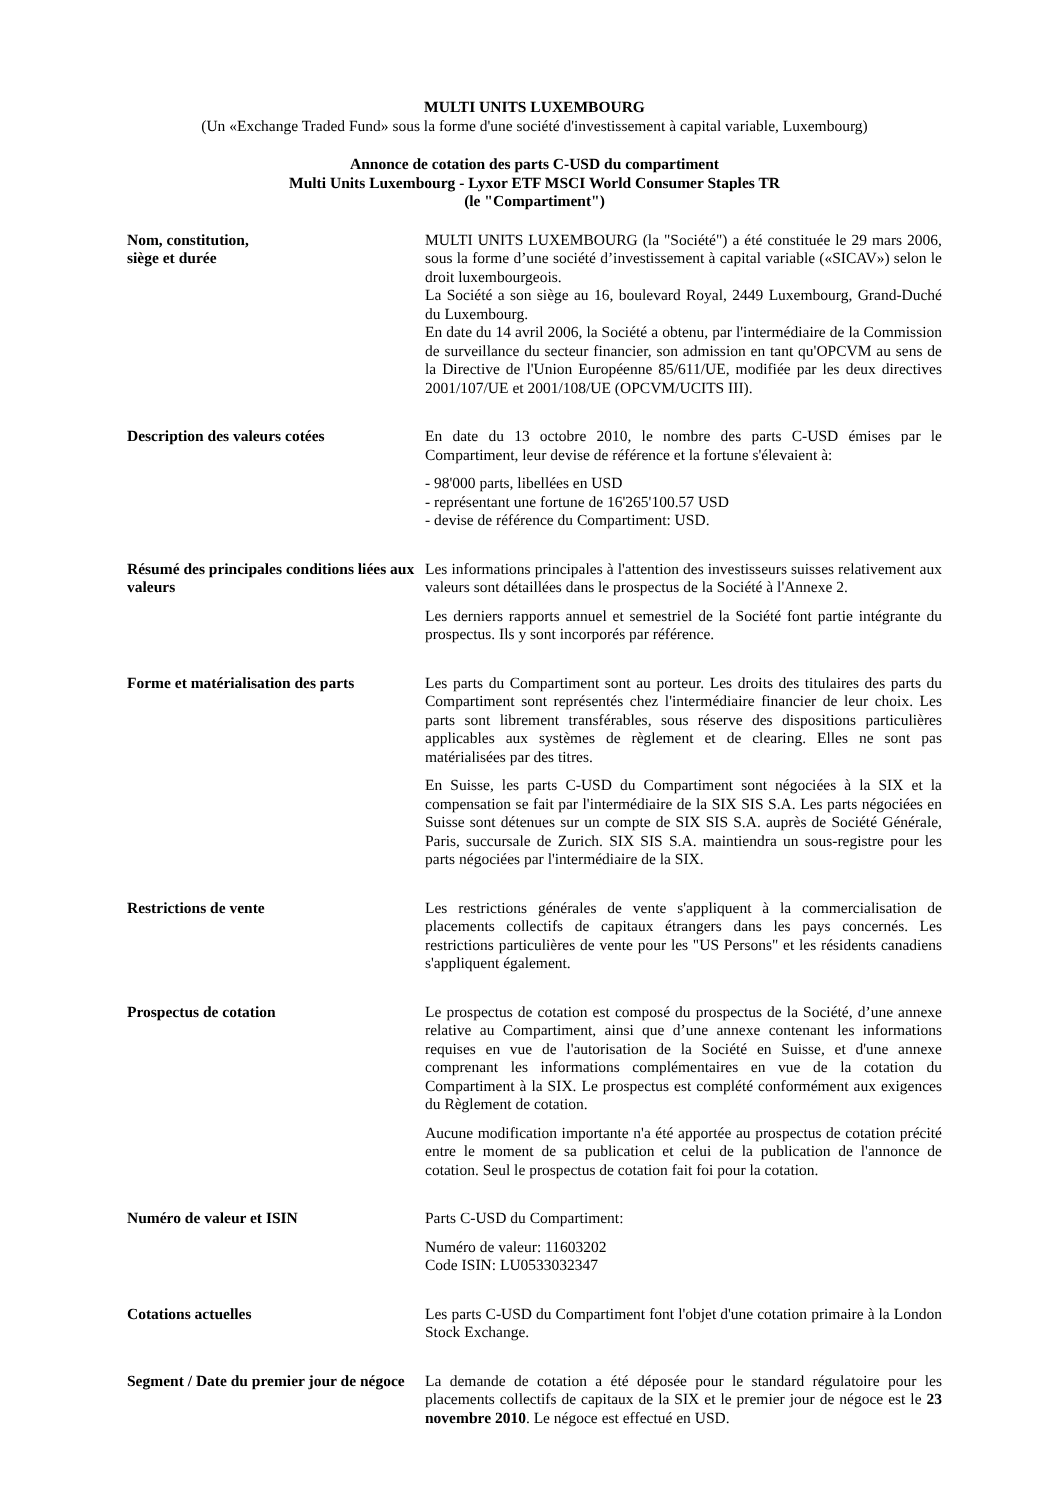MULTI UNITS LUXEMBOURG
(Un «Exchange Traded Fund» sous la forme d'une société d'investissement à capital variable, Luxembourg)
Annonce de cotation des parts C-USD du compartiment
Multi Units Luxembourg - Lyxor ETF MSCI World Consumer Staples TR
(le "Compartiment")
Nom, constitution,
siège et durée
MULTI UNITS LUXEMBOURG (la "Société") a été constituée le 29 mars 2006, sous la forme d’une société d’investissement à capital variable («SICAV») selon le droit luxembourgeois.
La Société a son siège au 16, boulevard Royal, 2449 Luxembourg, Grand-Duché du Luxembourg.
En date du 14 avril 2006, la Société a obtenu, par l'intermédiaire de la Commission de surveillance du secteur financier, son admission en tant qu'OPCVM au sens de la Directive de l'Union Européenne 85/611/UE, modifiée par les deux directives 2001/107/UE et 2001/108/UE (OPCVM/UCITS III).
Description des valeurs cotées En date du 13 octobre 2010, le nombre des parts C-USD émises par le Compartiment, leur devise de référence et la fortune s'élevaient à:
- 98'000 parts, libellées en USD
- représentant une fortune de 16'265'100.57 USD
- devise de référence du Compartiment: USD.
Résumé des principales conditions liées aux valeurs
Les informations principales à l'attention des investisseurs suisses relativement aux valeurs sont détaillées dans le prospectus de la Société à l'Annexe 2.
Les derniers rapports annuel et semestriel de la Société font partie intégrante du prospectus. Ils y sont incorporés par référence.
Forme et matérialisation des parts
Les parts du Compartiment sont au porteur. Les droits des titulaires des parts du Compartiment sont représentés chez l'intermédiaire financier de leur choix. Les parts sont librement transférables, sous réserve des dispositions particulières applicables aux systèmes de règlement et de clearing. Elles ne sont pas matérialisées par des titres.
En Suisse, les parts C-USD du Compartiment sont négociées à la SIX et la compensation se fait par l'intermédiaire de la SIX SIS S.A. Les parts négociées en Suisse sont détenues sur un compte de SIX SIS S.A. auprès de Société Générale, Paris, succursale de Zurich. SIX SIS S.A. maintiendra un sous-registre pour les parts négociées par l'intermédiaire de la SIX.
Restrictions de vente Les restrictions générales de vente s'appliquent à la commercialisation de placements collectifs de capitaux étrangers dans les pays concernés. Les restrictions particulières de vente pour les "US Persons" et les résidents canadiens s'appliquent également.
Prospectus de cotation Le prospectus de cotation est composé du prospectus de la Société, d’une annexe relative au Compartiment, ainsi que d’une annexe contenant les informations requises en vue de l'autorisation de la Société en Suisse, et d'une annexe comprenant les informations complémentaires en vue de la cotation du Compartiment à la SIX. Le prospectus est complété conformément aux exigences du Règlement de cotation.
Aucune modification importante n'a été apportée au prospectus de cotation précité entre le moment de sa publication et celui de la publication de l'annonce de cotation. Seul le prospectus de cotation fait foi pour la cotation.
Numéro de valeur et ISIN Parts C-USD du Compartiment:
Numéro de valeur: 11603202
Code ISIN: LU0533032347
Cotations actuelles Les parts C-USD du Compartiment font l'objet d'une cotation primaire à la London Stock Exchange.
Segment / Date du premier jour de négoce
La demande de cotation a été déposée pour le standard régulatoire pour les placements collectifs de capitaux de la SIX et le premier jour de négoce est le 23 novembre 2010. Le négoce est effectué en USD.